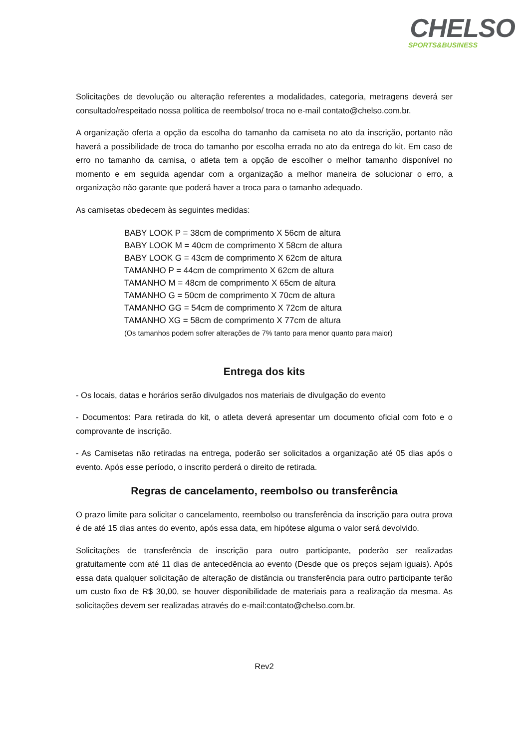CHELSO
SPORTS&BUSINESS
Solicitações de devolução ou alteração referentes a modalidades, categoria, metragens deverá ser consultado/respeitado nossa política de reembolso/ troca no e-mail contato@chelso.com.br.
A organização oferta a opção da escolha do tamanho da camiseta no ato da inscrição, portanto não haverá a possibilidade de troca do tamanho por escolha errada no ato da entrega do kit. Em caso de erro no tamanho da camisa, o atleta tem a opção de escolher o melhor tamanho disponível no momento e em seguida agendar com a organização a melhor maneira de solucionar o erro, a organização não garante que poderá haver a troca para o tamanho adequado.
As camisetas obedecem às seguintes medidas:
BABY LOOK P = 38cm de comprimento X 56cm de altura
BABY LOOK M = 40cm de comprimento X 58cm de altura
BABY LOOK G = 43cm de comprimento X 62cm de altura
TAMANHO P = 44cm de comprimento X 62cm de altura
TAMANHO M = 48cm de comprimento X 65cm de altura
TAMANHO G = 50cm de comprimento X 70cm de altura
TAMANHO GG = 54cm de comprimento X 72cm de altura
TAMANHO XG = 58cm de comprimento X 77cm de altura
(Os tamanhos podem sofrer alterações de 7% tanto para menor quanto para maior)
Entrega dos kits
- Os locais, datas e horários serão divulgados nos materiais de divulgação do evento
- Documentos: Para retirada do kit, o atleta deverá apresentar um documento oficial com foto e o comprovante de inscrição.
- As Camisetas não retiradas na entrega, poderão ser solicitados a organização até 05 dias após o evento. Após esse período, o inscrito perderá o direito de retirada.
Regras de cancelamento, reembolso ou transferência
O prazo limite para solicitar o cancelamento, reembolso ou transferência da inscrição para outra prova é de até 15 dias antes do evento, após essa data, em hipótese alguma o valor será devolvido.
Solicitações de transferência de inscrição para outro participante, poderão ser realizadas gratuitamente com até 11 dias de antecedência ao evento (Desde que os preços sejam iguais). Após essa data qualquer solicitação de alteração de distância ou transferência para outro participante terão um custo fixo de R$ 30,00, se houver disponibilidade de materiais para a realização da mesma. As solicitações devem ser realizadas através do e-mail:contato@chelso.com.br.
Rev2